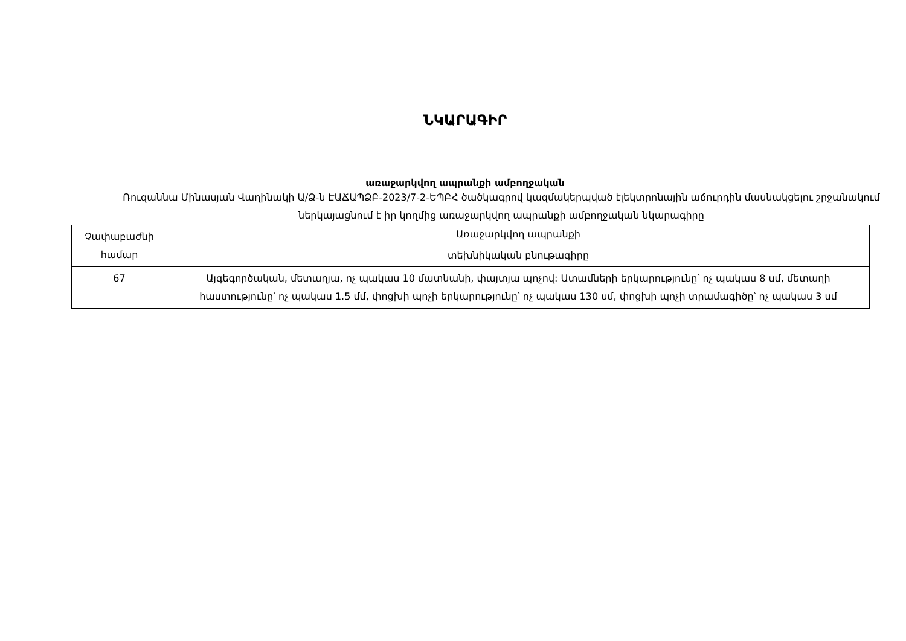ՆԿԱՐԱԳԻՐ
առաջարկվող ապրանքի ամբողջական
Ռուզաննա Մինասյան Վաղինակի Ա/Ձ-ն ԷԱՃԱՊՁԲ-2023/7-2-ԵՊԲՀ ծածկագրով կազմակերպված էլեկտրոնային աճուրդին մասնակցելու շրջանակում ներկայացնում է իր կողմից առաջարկվող ապրանքի ամբողջական նկարագիրը
| Չափաբաժնի համար | Առաջարկվող ապրանքի |
| | տեխնիկական բնութագիրը |
| 67 | Այգեգործական, մետաղյա, ոչ պակաս 10 մատնանի, փայտյա պոչով: Ատամների երկարությունը՝ ոչ պակաս 8 սմ, մետաղի հաստությունը՝ ոչ պակաս 1.5 մմ, փոցխի պոչի երկարությունը՝ ոչ պակաս 130 սմ, փոցխի պոչի տրամագիծը՝ ոչ պակաս 3 սմ |